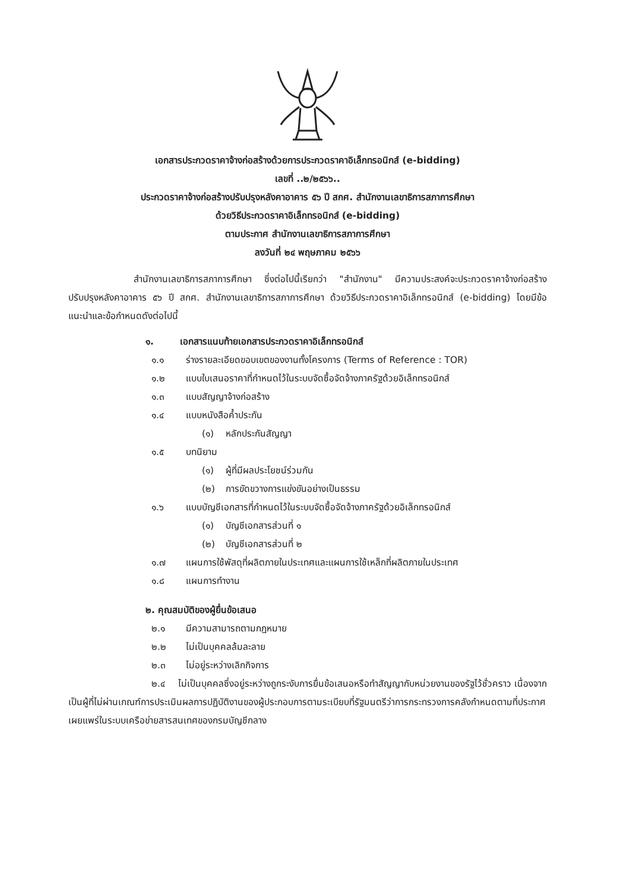เอกสารประกวดราคาจ้างก่อสร้างด้วยการประกวดราคาอิเล็กทรอนิกส์ (e-bidding)
เลขที่ ..๒/๒๕๖๖..
ประกวดราคาจ้างก่อสร้างปรับปรุงหลังคาอาคาร ๕๖ ปี สกศ. สำนักงานเลขาธิการสภาการศึกษา
ด้วยวิธีประกวดราคาอิเล็กทรอนิกส์ (e-bidding)
ตามประกาศ สำนักงานเลขาธิการสภาการศึกษา
ลงวันที่ ๒๔ พฤษภาคม ๒๕๖๖
สำนักงานเลขาธิการสภาการศึกษา ซึ่งต่อไปนี้เรียกว่า "สำนักงาน" มีความประสงค์จะประกวดราคาจ้างก่อสร้างปรับปรุงหลังคาอาคาร ๕๖ ปี สกศ. สำนักงานเลขาธิการสภาการศึกษา ด้วยวิธีประกวดราคาอิเล็กทรอนิกส์ (e-bidding) โดยมีข้อแนะนำและข้อกำหนดดังต่อไปนี้
๑. เอกสารแนบท้ายเอกสารประกวดราคาอิเล็กทรอนิกส์
๑.๑ ร่างรายละเอียดขอบเขตของงานทั้งโครงการ (Terms of Reference : TOR)
๑.๒ แบบใบเสนอราคาที่กำหนดไว้ในระบบจัดซื้อจัดจ้างภาครัฐด้วยอิเล็กทรอนิกส์
๑.๓ แบบสัญญาจ้างก่อสร้าง
๑.๔ แบบหนังสือค้ำประกัน
(๑) หลักประกันสัญญา
๑.๕ บทนิยาม
(๑) ผู้ที่มีผลประโยชน์ร่วมกัน
(๒) การขัดขวางการแข่งขันอย่างเป็นธรรม
๑.๖ แบบบัญชีเอกสารที่กำหนดไว้ในระบบจัดซื้อจัดจ้างภาครัฐด้วยอิเล็กทรอนิกส์
(๑) บัญชีเอกสารส่วนที่ ๑
(๒) บัญชีเอกสารส่วนที่ ๒
๑.๗ แผนการใช้พัสดุที่ผลิตภายในประเทศและแผนการใช้เหล็กที่ผลิตภายในประเทศ
๑.๘ แผนการทำงาน
๒. คุณสมบัติของผู้ยื่นข้อเสนอ
๒.๑ มีความสามารถตามกฎหมาย
๒.๒ ไม่เป็นบุคคลล้มละลาย
๒.๓ ไม่อยู่ระหว่างเลิกกิจการ
๒.๔ ไม่เป็นบุคคลซึ่งอยู่ระหว่างถูกระงับการยื่นข้อเสนอหรือทำสัญญากับหน่วยงานของรัฐไว้ชั่วคราว เนื่องจากเป็นผู้ที่ไม่ผ่านเกณฑ์การประเมินผลการปฏิบัติงานของผู้ประกอบการตามระเบียบที่รัฐมนตรีว่าการกระทรวงการคลังกำหนดตามที่ประกาศเผยแพร่ในระบบเครือข่ายสารสนเทศของกรมบัญชีกลาง